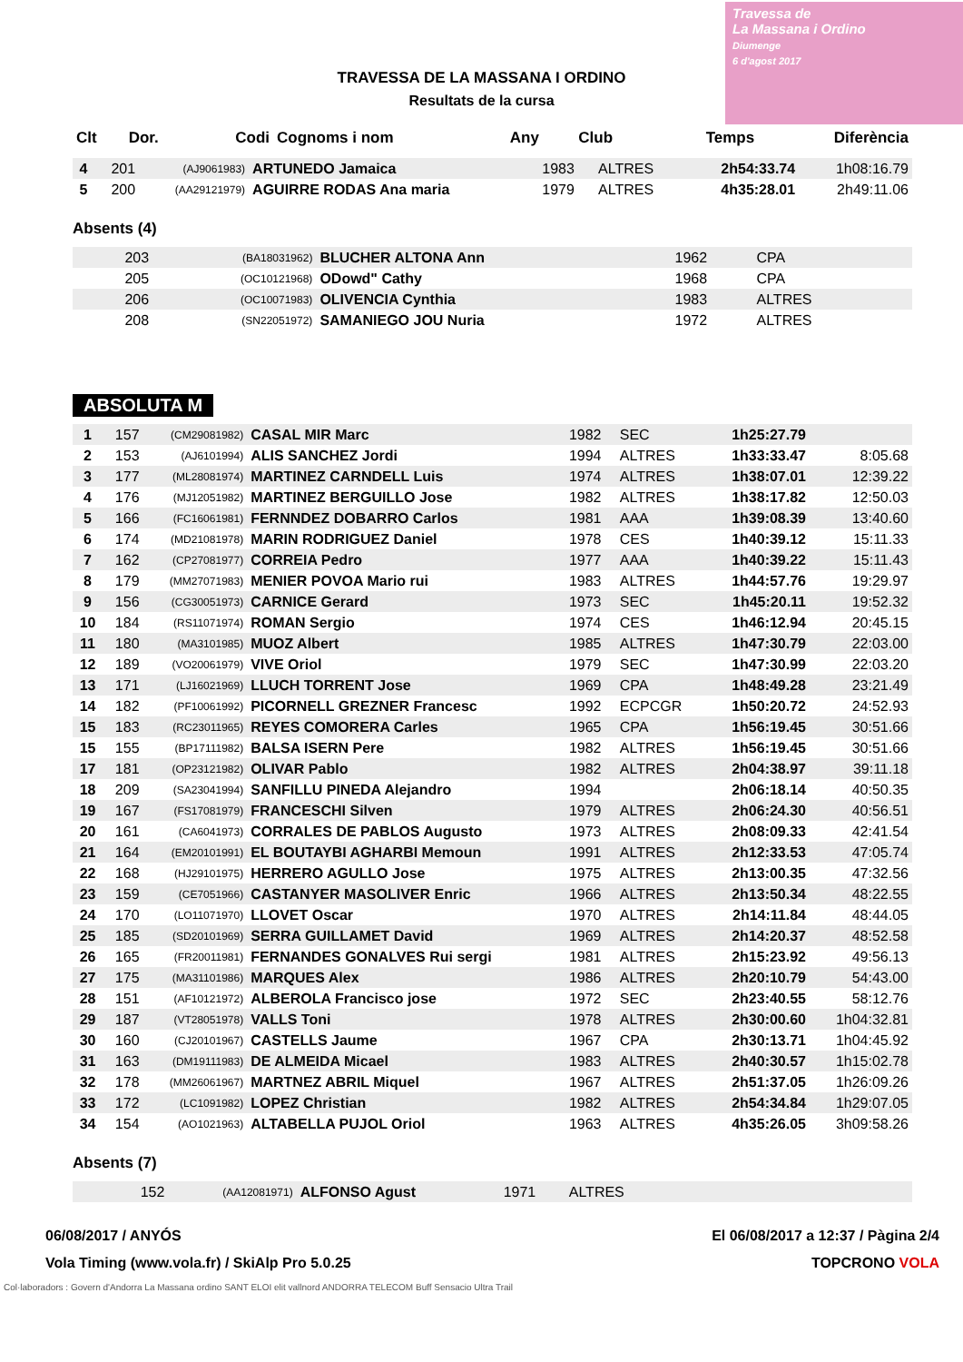Travessa de
La Massana i Ordino
Diumenge
6 d'agost 2017
TRAVESSA DE LA MASSANA I ORDINO
Resultats de la cursa
| Clt | Dor. | Codi | Cognoms i nom | Any | Club | Temps | Diferència |
| --- | --- | --- | --- | --- | --- | --- | --- |
| 4 | 201 | (AJ9061983) | ARTUNEDO Jamaica | 1983 | ALTRES | 2h54:33.74 | 1h08:16.79 |
| 5 | 200 | (AA29121979) | AGUIRRE RODAS Ana maria | 1979 | ALTRES | 4h35:28.01 | 2h49:11.06 |
Absents (4)
| | 203 | (BA18031962) | BLUCHER ALTONA Ann | 1962 | CPA | | |
| | 205 | (OC10121968) | ODowd" Cathy | 1968 | CPA | | |
| | 206 | (OC10071983) | OLIVENCIA Cynthia | 1983 | ALTRES | | |
| | 208 | (SN22051972) | SAMANIEGO JOU Nuria | 1972 | ALTRES | | |
ABSOLUTA M
| 1 | 157 | (CM29081982) | CASAL MIR Marc | 1982 | SEC | 1h25:27.79 | |
| 2 | 153 | (AJ6101994) | ALIS SANCHEZ Jordi | 1994 | ALTRES | 1h33:33.47 | 8:05.68 |
| 3 | 177 | (ML28081974) | MARTINEZ CARNDELL Luis | 1974 | ALTRES | 1h38:07.01 | 12:39.22 |
| 4 | 176 | (MJ12051982) | MARTINEZ BERGUILLO Jose | 1982 | ALTRES | 1h38:17.82 | 12:50.03 |
| 5 | 166 | (FC16061981) | FERNNDEZ DOBARRO Carlos | 1981 | AAA | 1h39:08.39 | 13:40.60 |
| 6 | 174 | (MD21081978) | MARIN RODRIGUEZ Daniel | 1978 | CES | 1h40:39.12 | 15:11.33 |
| 7 | 162 | (CP27081977) | CORREIA Pedro | 1977 | AAA | 1h40:39.22 | 15:11.43 |
| 8 | 179 | (MM27071983) | MENIER POVOA Mario rui | 1983 | ALTRES | 1h44:57.76 | 19:29.97 |
| 9 | 156 | (CG30051973) | CARNICE Gerard | 1973 | SEC | 1h45:20.11 | 19:52.32 |
| 10 | 184 | (RS11071974) | ROMAN Sergio | 1974 | CES | 1h46:12.94 | 20:45.15 |
| 11 | 180 | (MA3101985) | MUOZ Albert | 1985 | ALTRES | 1h47:30.79 | 22:03.00 |
| 12 | 189 | (VO20061979) | VIVE Oriol | 1979 | SEC | 1h47:30.99 | 22:03.20 |
| 13 | 171 | (LJ16021969) | LLUCH TORRENT Jose | 1969 | CPA | 1h48:49.28 | 23:21.49 |
| 14 | 182 | (PF10061992) | PICORNELL GREZNER Francesc | 1992 | ECPCGR | 1h50:20.72 | 24:52.93 |
| 15 | 183 | (RC23011965) | REYES COMORERA Carles | 1965 | CPA | 1h56:19.45 | 30:51.66 |
| 15 | 155 | (BP17111982) | BALSA ISERN Pere | 1982 | ALTRES | 1h56:19.45 | 30:51.66 |
| 17 | 181 | (OP23121982) | OLIVAR Pablo | 1982 | ALTRES | 2h04:38.97 | 39:11.18 |
| 18 | 209 | (SA23041994) | SANFILLU PINEDA Alejandro | 1994 | | 2h06:18.14 | 40:50.35 |
| 19 | 167 | (FS17081979) | FRANCESCHI Silven | 1979 | ALTRES | 2h06:24.30 | 40:56.51 |
| 20 | 161 | (CA6041973) | CORRALES DE PABLOS Augusto | 1973 | ALTRES | 2h08:09.33 | 42:41.54 |
| 21 | 164 | (EM20101991) | EL BOUTAYBI AGHARBI Memoun | 1991 | ALTRES | 2h12:33.53 | 47:05.74 |
| 22 | 168 | (HJ29101975) | HERRERO AGULLO Jose | 1975 | ALTRES | 2h13:00.35 | 47:32.56 |
| 23 | 159 | (CE7051966) | CASTANYER MASOLIVER Enric | 1966 | ALTRES | 2h13:50.34 | 48:22.55 |
| 24 | 170 | (LO11071970) | LLOVET Oscar | 1970 | ALTRES | 2h14:11.84 | 48:44.05 |
| 25 | 185 | (SD20101969) | SERRA GUILLAMET David | 1969 | ALTRES | 2h14:20.37 | 48:52.58 |
| 26 | 165 | (FR20011981) | FERNANDES GONALVES Rui sergi | 1981 | ALTRES | 2h15:23.92 | 49:56.13 |
| 27 | 175 | (MA31101986) | MARQUES Alex | 1986 | ALTRES | 2h20:10.79 | 54:43.00 |
| 28 | 151 | (AF10121972) | ALBEROLA Francisco jose | 1972 | SEC | 2h23:40.55 | 58:12.76 |
| 29 | 187 | (VT28051978) | VALLS Toni | 1978 | ALTRES | 2h30:00.60 | 1h04:32.81 |
| 30 | 160 | (CJ20101967) | CASTELLS Jaume | 1967 | CPA | 2h30:13.71 | 1h04:45.92 |
| 31 | 163 | (DM19111983) | DE ALMEIDA Micael | 1983 | ALTRES | 2h40:30.57 | 1h15:02.78 |
| 32 | 178 | (MM26061967) | MARTNEZ ABRIL Miquel | 1967 | ALTRES | 2h51:37.05 | 1h26:09.26 |
| 33 | 172 | (LC1091982) | LOPEZ Christian | 1982 | ALTRES | 2h54:34.84 | 1h29:07.05 |
| 34 | 154 | (AO1021963) | ALTABELLA PUJOL Oriol | 1963 | ALTRES | 4h35:26.05 | 3h09:58.26 |
Absents (7)
| | 152 | (AA12081971) | ALFONSO Agust | 1971 | ALTRES | |
06/08/2017 / ANYÓS El 06/08/2017 a 12:37 / Pàgina 2/4
Vola Timing (www.vola.fr) / SkiAlp Pro 5.0.25 TOPCRONO VOLA
Col·laboradors : Govern d'Andorra La Massana ordino SANT ELOI elit vallnord ANDORRA TELECOM Buff Sensacio Ultra Trail